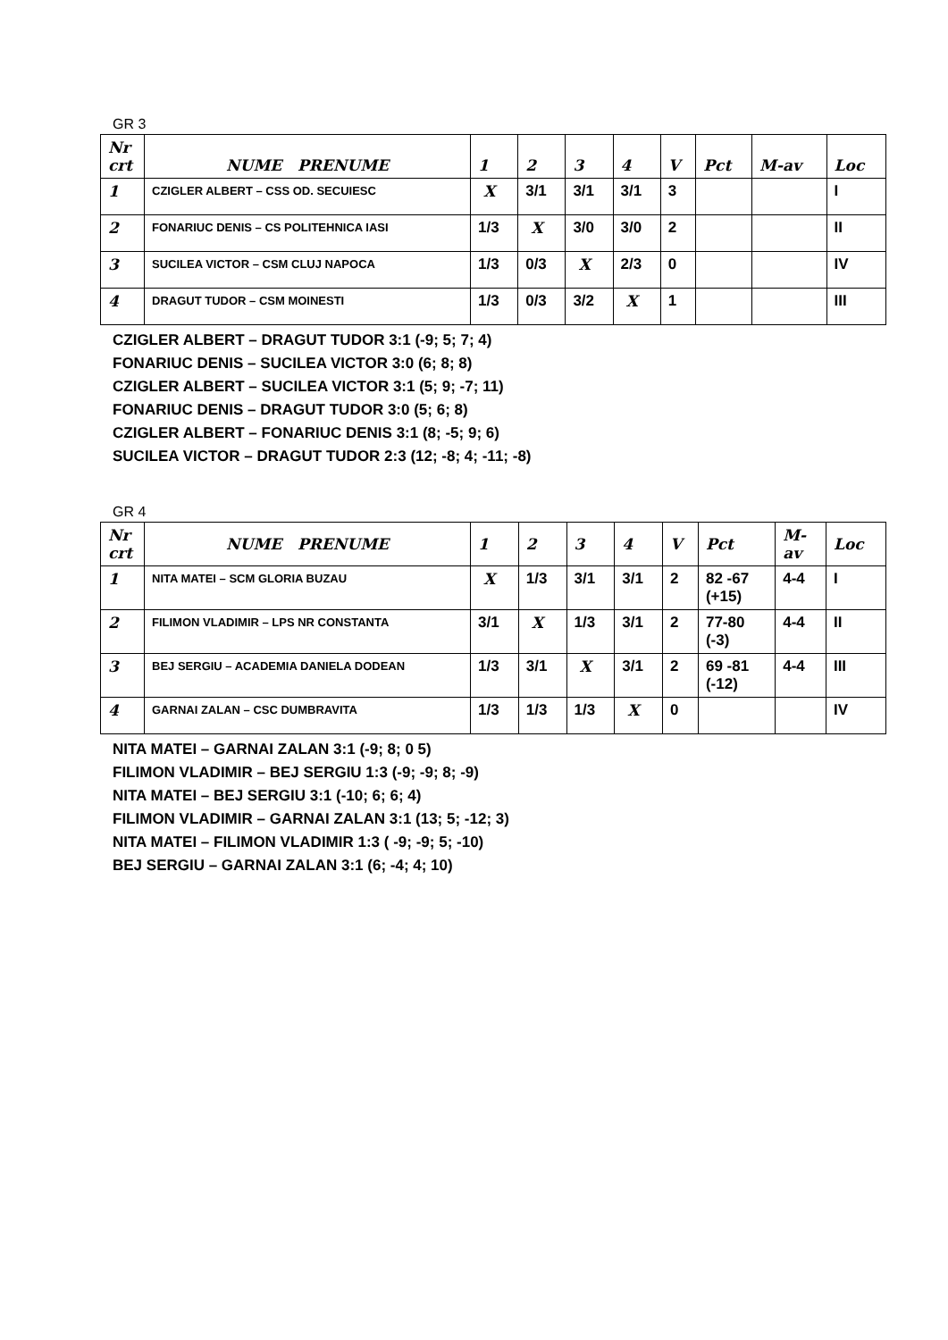GR 3
| Nr crt | NUME PRENUME | 1 | 2 | 3 | 4 | V | Pct | M-av | Loc |
| --- | --- | --- | --- | --- | --- | --- | --- | --- | --- |
| 1 | CZIGLER ALBERT – CSS OD. SECUIESC | X | 3/1 | 3/1 | 3/1 | 3 | | | I |
| 2 | FONARIUC DENIS – CS POLITEHNICA IASI | 1/3 | X | 3/0 | 3/0 | 2 | | | II |
| 3 | SUCILEA VICTOR – CSM CLUJ NAPOCA | 1/3 | 0/3 | X | 2/3 | 0 | | | IV |
| 4 | DRAGUT TUDOR – CSM MOINESTI | 1/3 | 0/3 | 3/2 | X | 1 | | | III |
CZIGLER ALBERT – DRAGUT TUDOR 3:1 (-9; 5; 7; 4)
FONARIUC DENIS – SUCILEA VICTOR 3:0 (6; 8; 8)
CZIGLER ALBERT – SUCILEA VICTOR 3:1 (5; 9; -7; 11)
FONARIUC DENIS – DRAGUT TUDOR 3:0 (5; 6; 8)
CZIGLER ALBERT – FONARIUC DENIS 3:1 (8; -5; 9; 6)
SUCILEA VICTOR – DRAGUT TUDOR 2:3 (12; -8; 4; -11; -8)
GR 4
| Nr crt | NUME PRENUME | 1 | 2 | 3 | 4 | V | Pct | M- av | Loc |
| --- | --- | --- | --- | --- | --- | --- | --- | --- | --- |
| 1 | NITA MATEI – SCM GLORIA BUZAU | X | 1/3 | 3/1 | 3/1 | 2 | 82 -67 (+15) | 4-4 | I |
| 2 | FILIMON VLADIMIR – LPS NR CONSTANTA | 3/1 | X | 1/3 | 3/1 | 2 | 77-80 (-3) | 4-4 | II |
| 3 | BEJ SERGIU – ACADEMIA DANIELA DODEAN | 1/3 | 3/1 | X | 3/1 | 2 | 69 -81 (-12) | 4-4 | III |
| 4 | GARNAI ZALAN – CSC DUMBRAVITA | 1/3 | 1/3 | 1/3 | X | 0 | | | IV |
NITA MATEI – GARNAI ZALAN 3:1 (-9; 8; 0 5)
FILIMON VLADIMIR – BEJ SERGIU 1:3 (-9; -9; 8; -9)
NITA MATEI – BEJ SERGIU 3:1 (-10; 6; 6; 4)
FILIMON VLADIMIR – GARNAI ZALAN 3:1 (13; 5; -12; 3)
NITA MATEI – FILIMON VLADIMIR 1:3 ( -9; -9; 5; -10)
BEJ SERGIU – GARNAI ZALAN 3:1 (6; -4; 4; 10)